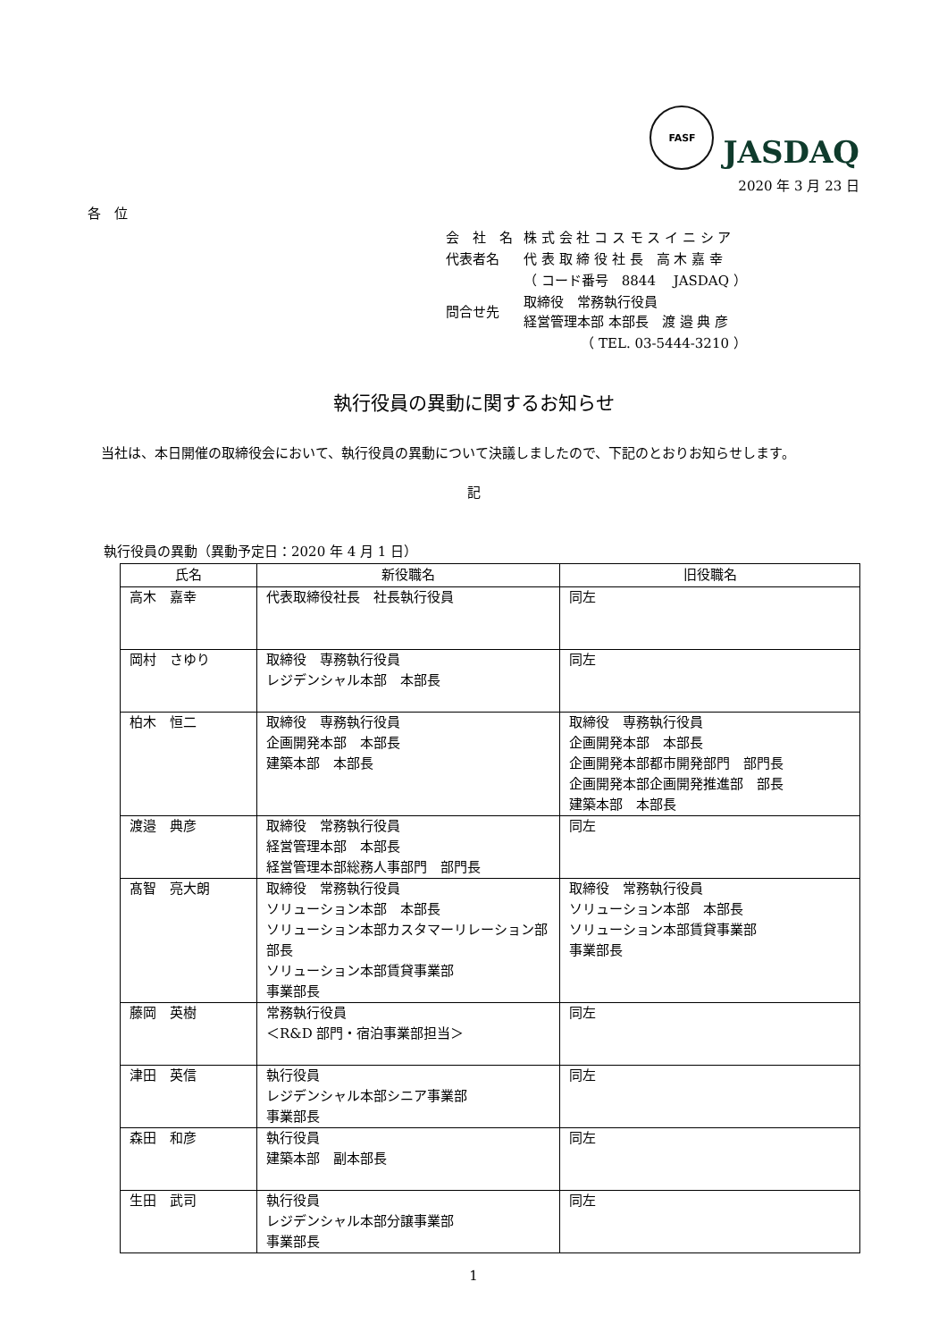FASF
JASDAQ
2020 年 3 月 23 日
各　位
| 会 社 名 | 株 式 会 社 コ ス モ ス イ ニ シ ア |
| 代表者名 | 代 表 取 締 役 社 長 高 木 嘉 幸 |
| | （ コード番号 8844 JASDAQ ） |
| 問合せ先 | 取締役 常務執行役員 経営管理本部 本部長 渡 邉 典 彦 |
| | （ TEL. 03-5444-3210 ） |
執行役員の異動に関するお知らせ
　当社は、本日開催の取締役会において、執行役員の異動について決議しましたので、下記のとおりお知らせします。
記
執行役員の異動（異動予定日：2020 年 4 月 1 日）
| 氏名 | 新役職名 | 旧役職名 |
| --- | --- | --- |
| 高木 嘉幸 | 代表取締役社長 社長執行役員 | 同左 |
| 岡村 さゆり | 取締役 専務執行役員 レジデンシャル本部 本部長 | 同左 |
| 柏木 恒二 | 取締役 専務執行役員 企画開発本部 本部長 建築本部 本部長 | 取締役 専務執行役員 企画開発本部 本部長 企画開発本部都市開発部門 部門長 企画開発本部企画開発推進部 部長 建築本部 本部長 |
| 渡邉 典彦 | 取締役 常務執行役員 経営管理本部 本部長 経営管理本部総務人事部門 部門長 | 同左 |
| 髙智 亮大朗 | 取締役 常務執行役員 ソリューション本部 本部長 ソリューション本部カスタマーリレーション部 部長 ソリューション本部賃貸事業部 事業部長 | 取締役 常務執行役員 ソリューション本部 本部長 ソリューション本部賃貸事業部 事業部長 |
| 藤岡 英樹 | 常務執行役員 ＜R&D 部門・宿泊事業部担当＞ | 同左 |
| 津田 英信 | 執行役員 レジデンシャル本部シニア事業部 事業部長 | 同左 |
| 森田 和彦 | 執行役員 建築本部 副本部長 | 同左 |
| 生田 武司 | 執行役員 レジデンシャル本部分譲事業部 事業部長 | 同左 |
1